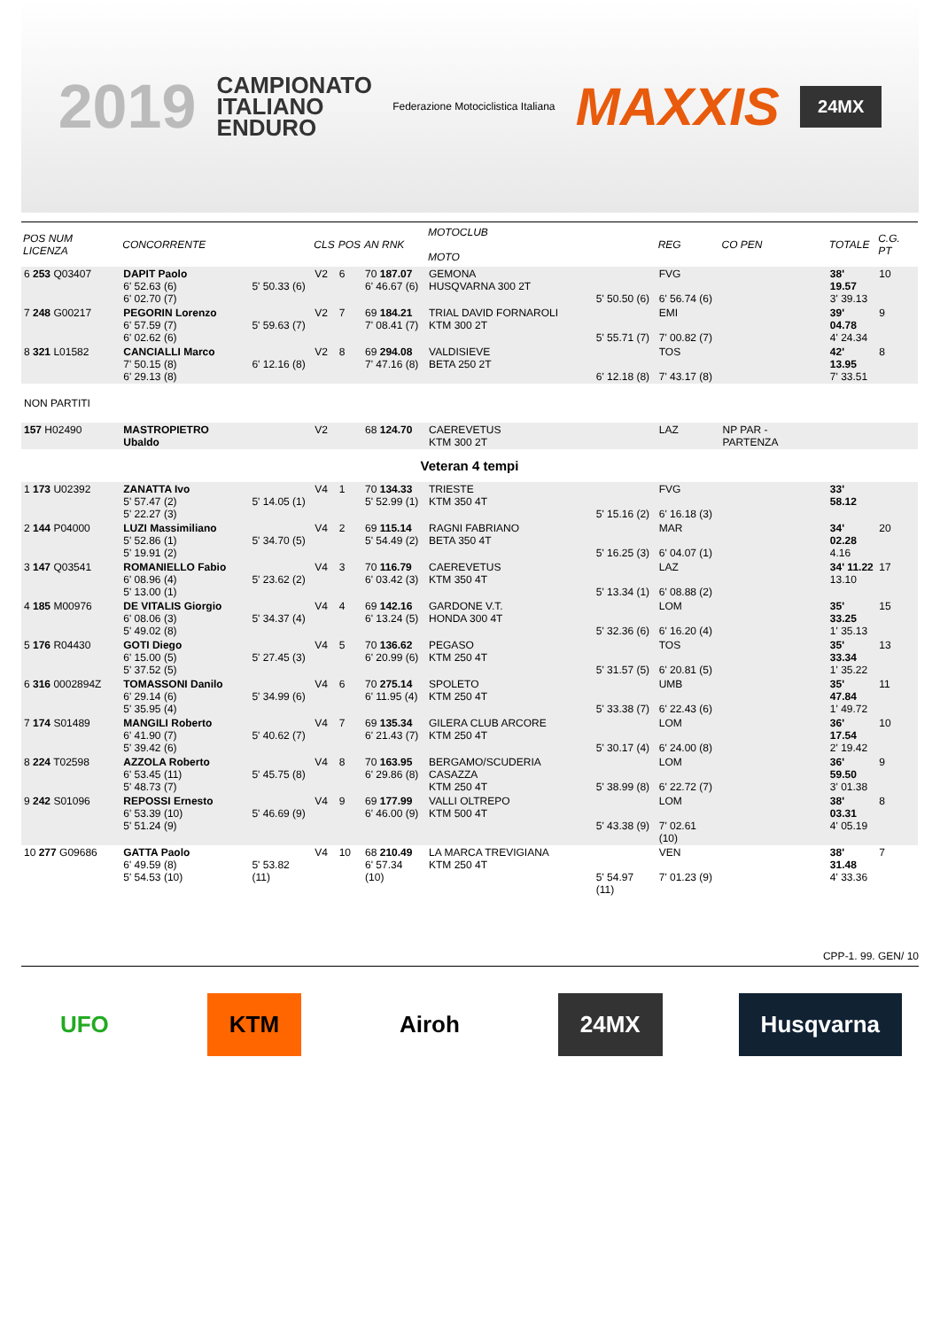2019
CAMPIONATO
ITALIANO
ENDURO
Federazione Motociclistica Italiana
MAXXIS
24MX
| POS NUM LICENZA | CONCORRENTE | | CLS | POS | AN RNK | MOTOCLUB MOTO | | REG | CO PEN | TOTALE | C.G. PT |
| --- | --- | --- | --- | --- | --- | --- | --- | --- | --- | --- | --- |
| 6 253 Q03407 | DAPIT Paolo 6' 52.63 (6) 6' 02.70 (7) | 5' 50.33 (6) | V2 | 6 | 70 187.07 6' 46.67 (6) | GEMONA HUSQVARNA 300 2T | 5' 50.50 (6) | FVG 6' 56.74 (6) | | 38' 19.57 3' 39.13 | 10 |
| 7 248 G00217 | PEGORIN Lorenzo 6' 57.59 (7) 6' 02.62 (6) | 5' 59.63 (7) | V2 | 7 | 69 184.21 7' 08.41 (7) | TRIAL DAVID FORNAROLI KTM 300 2T | 5' 55.71 (7) | EMI 7' 00.82 (7) | | 39' 04.78 4' 24.34 | 9 |
| 8 321 L01582 | CANCIALLI Marco 7' 50.15 (8) 6' 29.13 (8) | 6' 12.16 (8) | V2 | 8 | 69 294.08 7' 47.16 (8) | VALDISIEVE BETA 250 2T | 6' 12.18 (8) | TOS 7' 43.17 (8) | | 42' 13.95 7' 33.51 | 8 |
| NON PARTITI | | | | | | | | | | | |
| 157 H02490 | MASTROPIETRO Ubaldo | | V2 | | 68 124.70 | CAEREVETUS KTM 300 2T | | LAZ | NP PAR - PARTENZA | | |
| Veteran 4 tempi | | | | | | | | | | | |
| 1 173 U02392 | ZANATTA Ivo 5' 57.47 (2) 5' 22.27 (3) | 5' 14.05 (1) | V4 | 1 | 70 134.33 5' 52.99 (1) | TRIESTE KTM 350 4T | 5' 15.16 (2) | FVG 6' 16.18 (3) | | 33' 58.12 | |
| 2 144 P04000 | LUZI Massimiliano 5' 52.86 (1) 5' 19.91 (2) | 5' 34.70 (5) | V4 | 2 | 69 115.14 5' 54.49 (2) | RAGNI FABRIANO BETA 350 4T | 5' 16.25 (3) | MAR 6' 04.07 (1) | | 34' 02.28 4.16 | 20 |
| 3 147 Q03541 | ROMANIELLO Fabio 6' 08.96 (4) 5' 13.00 (1) | 5' 23.62 (2) | V4 | 3 | 70 116.79 6' 03.42 (3) | CAEREVETUS KTM 350 4T | 5' 13.34 (1) | LAZ 6' 08.88 (2) | | 34' 11.22 13.10 | 17 |
| 4 185 M00976 | DE VITALIS Giorgio 6' 08.06 (3) 5' 49.02 (8) | 5' 34.37 (4) | V4 | 4 | 69 142.16 6' 13.24 (5) | GARDONE V.T. HONDA 300 4T | 5' 32.36 (6) | LOM 6' 16.20 (4) | | 35' 33.25 1' 35.13 | 15 |
| 5 176 R04430 | GOTI Diego 6' 15.00 (5) 5' 37.52 (5) | 5' 27.45 (3) | V4 | 5 | 70 136.62 6' 20.99 (6) | PEGASO KTM 250 4T | 5' 31.57 (5) | TOS 6' 20.81 (5) | | 35' 33.34 1' 35.22 | 13 |
| 6 316 0002894Z | TOMASSONI Danilo 6' 29.14 (6) 5' 35.95 (4) | 5' 34.99 (6) | V4 | 6 | 70 275.14 6' 11.95 (4) | SPOLETO KTM 250 4T | 5' 33.38 (7) | UMB 6' 22.43 (6) | | 35' 47.84 1' 49.72 | 11 |
| 7 174 S01489 | MANGILI Roberto 6' 41.90 (7) 5' 39.42 (6) | 5' 40.62 (7) | V4 | 7 | 69 135.34 6' 21.43 (7) | GILERA CLUB ARCORE KTM 250 4T | 5' 30.17 (4) | LOM 6' 24.00 (8) | | 36' 17.54 2' 19.42 | 10 |
| 8 224 T02598 | AZZOLA Roberto 6' 53.45 (11) 5' 48.73 (7) | 5' 45.75 (8) | V4 | 8 | 70 163.95 6' 29.86 (8) | BERGAMO/SCUDERIA CASAZZA KTM 250 4T | 5' 38.99 (8) | LOM 6' 22.72 (7) | | 36' 59.50 3' 01.38 | 9 |
| 9 242 S01096 | REPOSSI Ernesto 6' 53.39 (10) 5' 51.24 (9) | 5' 46.69 (9) | V4 | 9 | 69 177.99 6' 46.00 (9) | VALLI OLTREPO KTM 500 4T | 5' 43.38 (9) | LOM 7' 02.61 (10) | | 38' 03.31 4' 05.19 | 8 |
| 10 277 G09686 | GATTA Paolo 6' 49.59 (8) 5' 54.53 (10) | 5' 53.82 (11) | V4 | 10 | 68 210.49 6' 57.34 (10) | LA MARCA TREVIGIANA KTM 250 4T | 5' 54.97 (11) | VEN 7' 01.23 (9) | | 38' 31.48 4' 33.36 | 7 |
CPP-1. 99. GEN/ 10
UFO KTM Airoh 24MX Husqvarna